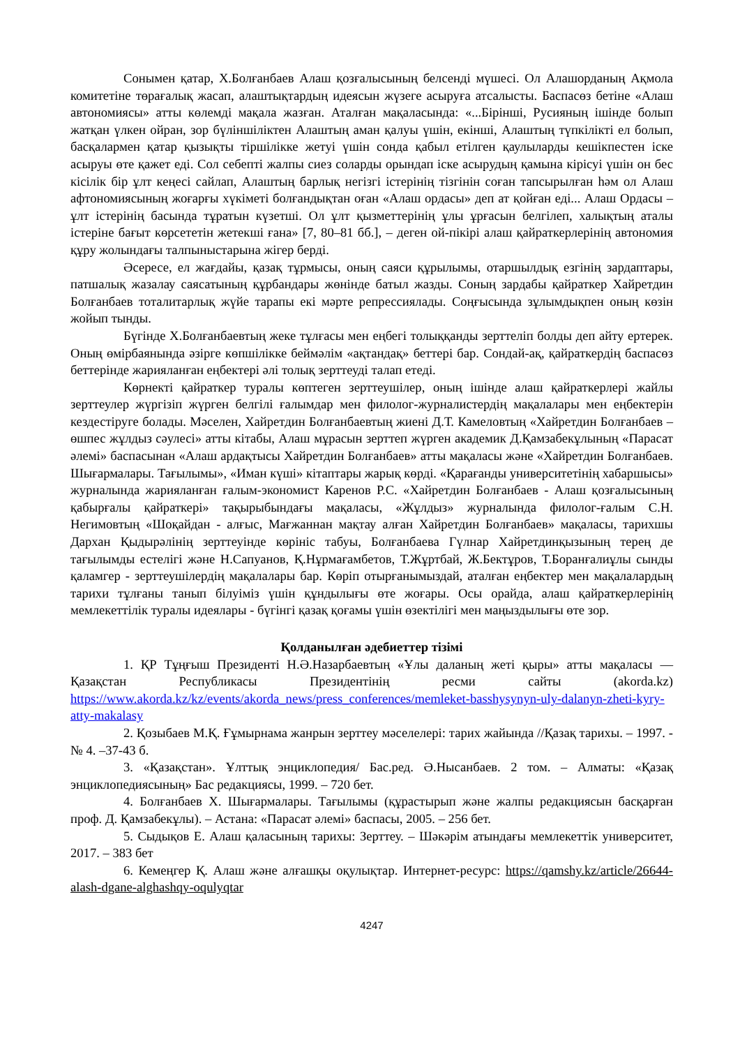Сонымен қатар, Х.Болғанбаев Алаш қозғалысының белсенді мүшесі. Ол Алашорданың Ақмола комитетіне төрағалық жасап, алаштықтардың идеясын жүзеге асыруға атсалысты. Баспасөз бетіне «Алаш автономиясы» атты көлемді мақала жазған. Аталған мақаласында: «...Бірінші, Русияның ішінде болып жатқан үлкен ойран, зор бүліншіліктен Алаштың аман қалуы үшін, екінші, Алаштың түпкілікті ел болып, басқалармен қатар қызықты тіршілікке жетуі үшін сонда қабыл етілген қаулыларды кешікпестен іске асыруы өте қажет еді. Сол себепті жалпы сиез соларды орындап іске асырудың қамына кірісуі үшін он бес кісілік бір ұлт кеңесі сайлап, Алаштың барлық негізгі істерінің тізгінін соған тапсырылған һәм ол Алаш афтономиясының жоғарғы хүкіметі болғандықтан оған «Алаш ордасы» деп ат қойған еді... Алаш Ордасы – ұлт істерінің басында тұратын күзетші. Ол ұлт қызметтерінің ұлы ұрғасын белгілеп, халықтың аталы істеріне бағыт көрсететін жетекші ғана» [7, 80–81 бб.], – деген ой-пікірі алаш қайраткерлерінің автономия құру жолындағы талпыныстарына жігер берді.
Әсересе, ел жағдайы, қазақ тұрмысы, оның саяси құрылымы, отаршылдық езгінің зардаптары, патшалық жазалау саясатының құрбандары жөнінде батыл жазды. Соның зардабы қайраткер Хайретдин Болғанбаев тоталитарлық жүйе тарапы екі мәрте репрессиялады. Соңғысында зұлымдықпен оның көзін жойып тынды.
Бүгінде Х.Болғанбаевтың жеке тұлғасы мен еңбегі толыққанды зерттеліп болды деп айту ертерек. Оның өмірбаянында әзірге көпшілікке беймәлім «ақтандақ» беттері бар. Сондай-ақ, қайраткердің баспасөз беттерінде жарияланған еңбектері әлі толық зерттеуді талап етеді.
Көрнекті қайраткер туралы көптеген зерттеушілер, оның ішінде алаш қайраткерлері жайлы зерттеулер жүргізіп жүрген белгілі ғалымдар мен филолог-журналистердің мақалалары мен еңбектерін кездестіруге болады. Мәселен, Хайретдин Болғанбаевтың жиені Д.Т. Камеловтың «Хайретдин Болғанбаев – өшпес жұлдыз сәулесі» атты кітабы, Алаш мұрасын зерттеп жүрген академик Д.Қамзабекұлының «Парасат әлемі» баспасынан «Алаш ардақтысы Хайретдин Болғанбаев» атты мақаласы және «Хайретдин Болғанбаев. Шығармалары. Тағылымы», «Иман күші» кітаптары жарық көрді. «Қарағанды университетінің хабаршысы» журналында жарияланған ғалым-экономист Каренов Р.С. «Хайретдин Болғанбаев - Алаш қозғалысының қабырғалы қайраткері» тақырыбындағы мақаласы, «Жұлдыз» журналында филолог-ғалым С.Н. Негимовтың «Шоқайдан - алғыс, Мағжаннан мақтау алған Хайретдин Болғанбаев» мақаласы, тарихшы Дархан Қыдырәлінің зерттеуінде көрініс табуы, Болғанбаева Гүлнар Хайретдинқызының терең де тағылымды естелігі және Н.Сапуанов, Қ.Нұрмағамбетов, Т.Жұртбай, Ж.Бектұров, Т.Боранғалиұлы сынды қаламгер - зерттеушілердің мақалалары бар. Көріп отырғанымыздай, аталған еңбектер мен мақалалардың тарихи тұлғаны танып білуіміз үшін құндылығы өте жоғары. Осы орайда, алаш қайраткерлерінің мемлекеттілік туралы идеялары - бүгінгі қазақ қоғамы үшін өзектілігі мен маңыздылығы өте зор.
Қолданылған әдебиеттер тізімі
1. ҚР Тұңғыш Президенті Н.Ә.Назарбаевтың «Ұлы даланың жеті қыры» атты мақаласы — Қазақстан Республикасы Президентінің ресми сайты (akorda.kz) https://www.akorda.kz/kz/events/akorda_news/press_conferences/memleket-basshysynyn-uly-dalanyn-zheti-kyry-atty-makalasy
2. Қозыбаев М.Қ. Ғұмырнама жанрын зерттеу мәселелері: тарих жайында //Қазақ тарихы. – 1997. - № 4. –37-43 б.
3. «Қазақстан». Ұлттық энциклопедия/ Бас.ред. Ә.Нысанбаев. 2 том. – Алматы: «Қазақ энциклопедиясының» Бас редакциясы, 1999. – 720 бет.
4. Болғанбаев Х. Шығармалары. Тағылымы (құрастырып және жалпы редакциясын басқарған проф. Д. Қамзабекұлы). – Астана: «Парасат әлемі» баспасы, 2005. – 256 бет.
5. Сыдықов Е. Алаш қаласының тарихы: Зерттеу. – Шәкәрім атындағы мемлекеттік университет, 2017. – 383 бет
6. Кемеңгер Қ. Алаш және алғашқы оқулықтар. Интернет-ресурс: https://qamshy.kz/article/26644-alash-dgane-alghashqy-oqulyqtar
4247